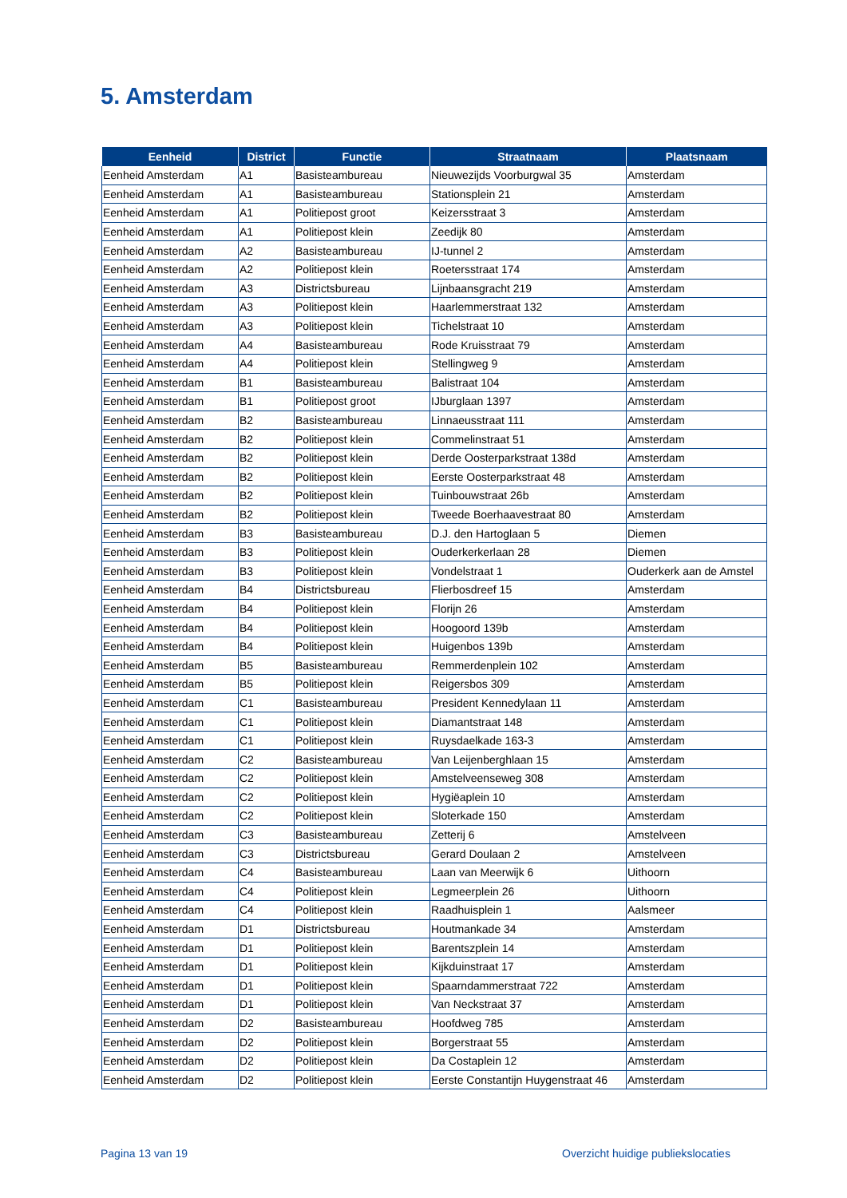5. Amsterdam
| Eenheid | District | Functie | Straatnaam | Plaatsnaam |
| --- | --- | --- | --- | --- |
| Eenheid Amsterdam | A1 | Basisteambureau | Nieuwezijds Voorburgwal 35 | Amsterdam |
| Eenheid Amsterdam | A1 | Basisteambureau | Stationsplein 21 | Amsterdam |
| Eenheid Amsterdam | A1 | Politiepost groot | Keizersstraat 3 | Amsterdam |
| Eenheid Amsterdam | A1 | Politiepost klein | Zeedijk 80 | Amsterdam |
| Eenheid Amsterdam | A2 | Basisteambureau | IJ-tunnel 2 | Amsterdam |
| Eenheid Amsterdam | A2 | Politiepost klein | Roetersstraat 174 | Amsterdam |
| Eenheid Amsterdam | A3 | Districtsbureau | Lijnbaansgracht 219 | Amsterdam |
| Eenheid Amsterdam | A3 | Politiepost klein | Haarlemmerstraat 132 | Amsterdam |
| Eenheid Amsterdam | A3 | Politiepost klein | Tichelstraat 10 | Amsterdam |
| Eenheid Amsterdam | A4 | Basisteambureau | Rode Kruisstraat 79 | Amsterdam |
| Eenheid Amsterdam | A4 | Politiepost klein | Stellingweg 9 | Amsterdam |
| Eenheid Amsterdam | B1 | Basisteambureau | Balistraat 104 | Amsterdam |
| Eenheid Amsterdam | B1 | Politiepost groot | IJburglaan 1397 | Amsterdam |
| Eenheid Amsterdam | B2 | Basisteambureau | Linnaeusstraat 111 | Amsterdam |
| Eenheid Amsterdam | B2 | Politiepost klein | Commelinstraat 51 | Amsterdam |
| Eenheid Amsterdam | B2 | Politiepost klein | Derde Oosterparkstraat 138d | Amsterdam |
| Eenheid Amsterdam | B2 | Politiepost klein | Eerste Oosterparkstraat 48 | Amsterdam |
| Eenheid Amsterdam | B2 | Politiepost klein | Tuinbouwstraat 26b | Amsterdam |
| Eenheid Amsterdam | B2 | Politiepost klein | Tweede Boerhaavestraat 80 | Amsterdam |
| Eenheid Amsterdam | B3 | Basisteambureau | D.J. den Hartoglaan 5 | Diemen |
| Eenheid Amsterdam | B3 | Politiepost klein | Ouderkerkerlaan 28 | Diemen |
| Eenheid Amsterdam | B3 | Politiepost klein | Vondelstraat 1 | Ouderkerk aan de Amstel |
| Eenheid Amsterdam | B4 | Districtsbureau | Flierbosdreef 15 | Amsterdam |
| Eenheid Amsterdam | B4 | Politiepost klein | Florijn 26 | Amsterdam |
| Eenheid Amsterdam | B4 | Politiepost klein | Hoogoord 139b | Amsterdam |
| Eenheid Amsterdam | B4 | Politiepost klein | Huigenbos 139b | Amsterdam |
| Eenheid Amsterdam | B5 | Basisteambureau | Remmerdenplein 102 | Amsterdam |
| Eenheid Amsterdam | B5 | Politiepost klein | Reigersbos 309 | Amsterdam |
| Eenheid Amsterdam | C1 | Basisteambureau | President Kennedylaan 11 | Amsterdam |
| Eenheid Amsterdam | C1 | Politiepost klein | Diamantstraat 148 | Amsterdam |
| Eenheid Amsterdam | C1 | Politiepost klein | Ruysdaelkade 163-3 | Amsterdam |
| Eenheid Amsterdam | C2 | Basisteambureau | Van Leijenberghlaan 15 | Amsterdam |
| Eenheid Amsterdam | C2 | Politiepost klein | Amstelveenseweg 308 | Amsterdam |
| Eenheid Amsterdam | C2 | Politiepost klein | Hygiëaplein 10 | Amsterdam |
| Eenheid Amsterdam | C2 | Politiepost klein | Sloterkade 150 | Amsterdam |
| Eenheid Amsterdam | C3 | Basisteambureau | Zetterij 6 | Amstelveen |
| Eenheid Amsterdam | C3 | Districtsbureau | Gerard Doulaan 2 | Amstelveen |
| Eenheid Amsterdam | C4 | Basisteambureau | Laan van Meerwijk 6 | Uithoorn |
| Eenheid Amsterdam | C4 | Politiepost klein | Legmeerplein 26 | Uithoorn |
| Eenheid Amsterdam | C4 | Politiepost klein | Raadhuisplein 1 | Aalsmeer |
| Eenheid Amsterdam | D1 | Districtsbureau | Houtmankade 34 | Amsterdam |
| Eenheid Amsterdam | D1 | Politiepost klein | Barentszplein 14 | Amsterdam |
| Eenheid Amsterdam | D1 | Politiepost klein | Kijkduinstraat 17 | Amsterdam |
| Eenheid Amsterdam | D1 | Politiepost klein | Spaarndammerstraat 722 | Amsterdam |
| Eenheid Amsterdam | D1 | Politiepost klein | Van Neckstraat 37 | Amsterdam |
| Eenheid Amsterdam | D2 | Basisteambureau | Hoofdweg 785 | Amsterdam |
| Eenheid Amsterdam | D2 | Politiepost klein | Borgerstraat 55 | Amsterdam |
| Eenheid Amsterdam | D2 | Politiepost klein | Da Costaplein 12 | Amsterdam |
| Eenheid Amsterdam | D2 | Politiepost klein | Eerste Constantijn Huygenstraat 46 | Amsterdam |
Pagina 13 van 19
Overzicht huidige publiekslocaties